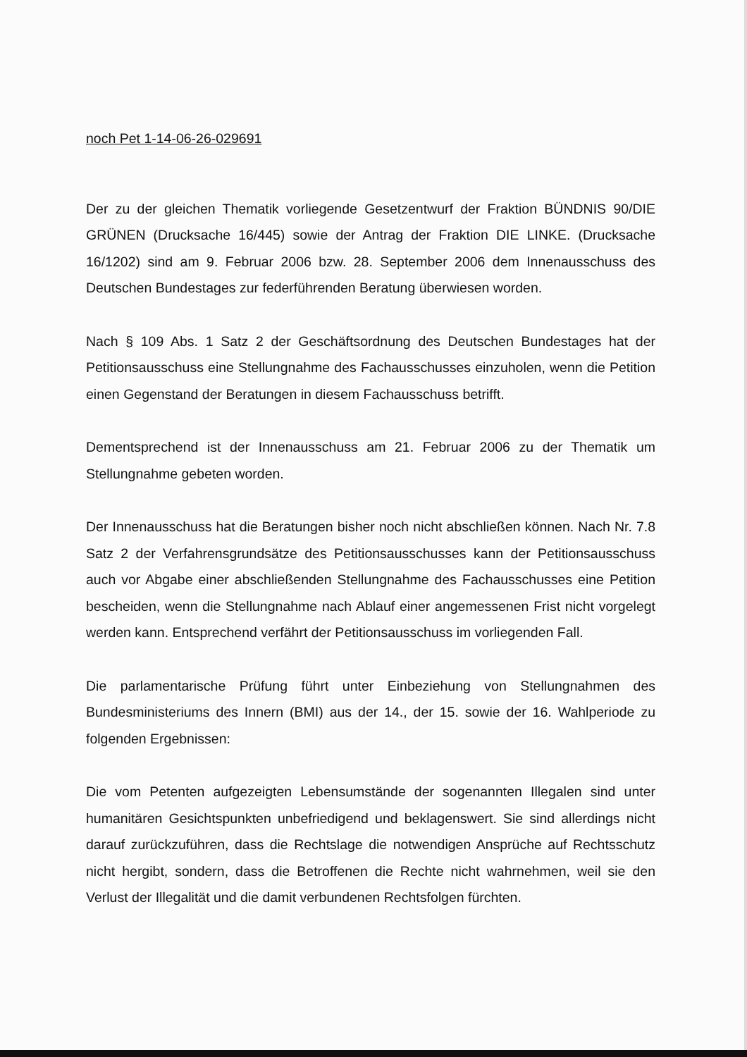noch Pet 1-14-06-26-029691
Der zu der gleichen Thematik vorliegende Gesetzentwurf der Fraktion BÜNDNIS 90/DIE GRÜNEN (Drucksache 16/445) sowie der Antrag der Fraktion DIE LINKE. (Drucksache 16/1202) sind am 9. Februar 2006 bzw. 28. September 2006 dem Innenausschuss des Deutschen Bundestages zur federführenden Beratung überwiesen worden.
Nach § 109 Abs. 1 Satz 2 der Geschäftsordnung des Deutschen Bundestages hat der Petitionsausschuss eine Stellungnahme des Fachausschusses einzuholen, wenn die Petition einen Gegenstand der Beratungen in diesem Fachausschuss betrifft.
Dementsprechend ist der Innenausschuss am 21. Februar 2006 zu der Thematik um Stellungnahme gebeten worden.
Der Innenausschuss hat die Beratungen bisher noch nicht abschließen können. Nach Nr. 7.8 Satz 2 der Verfahrensgrundsätze des Petitionsausschusses kann der Petitionsausschuss auch vor Abgabe einer abschließenden Stellungnahme des Fachausschusses eine Petition bescheiden, wenn die Stellungnahme nach Ablauf einer angemessenen Frist nicht vorgelegt werden kann. Entsprechend verfährt der Petitionsausschuss im vorliegenden Fall.
Die parlamentarische Prüfung führt unter Einbeziehung von Stellungnahmen des Bundesministeriums des Innern (BMI) aus der 14., der 15. sowie der 16. Wahlperiode zu folgenden Ergebnissen:
Die vom Petenten aufgezeigten Lebensumstände der sogenannten Illegalen sind unter humanitären Gesichtspunkten unbefriedigend und beklagenswert. Sie sind allerdings nicht darauf zurückzuführen, dass die Rechtslage die notwendigen Ansprüche auf Rechtsschutz nicht hergibt, sondern, dass die Betroffenen die Rechte nicht wahrnehmen, weil sie den Verlust der Illegalität und die damit verbundenen Rechtsfolgen fürchten.